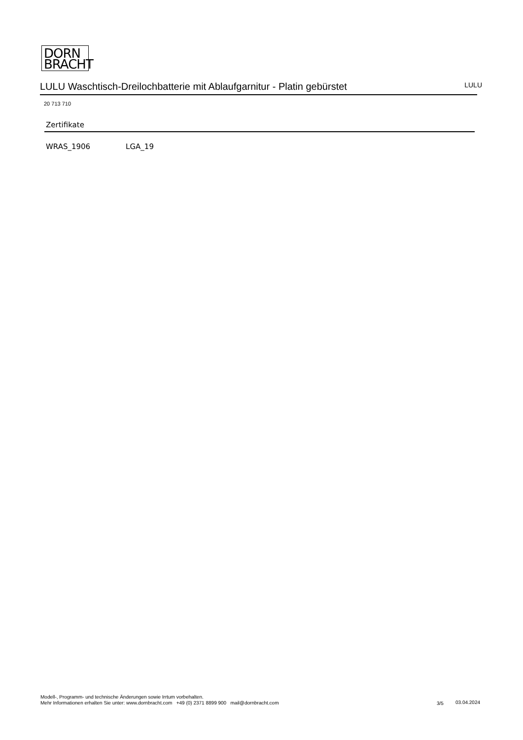DORN
BRACHT
LULU Waschtisch-Dreilochbatterie mit Ablaufgarnitur - Platin gebürstet
LULU
20 713 710
Zertifikate
WRAS_1906 LGA_19
Modell-, Programm- und technische Änderungen sowie Irrtum vorbehalten.
Mehr Informationen erhalten Sie unter: www.dornbracht.com +49 (0) 2371 8899 900 mail@dornbracht.com
3/5 03.04.2024